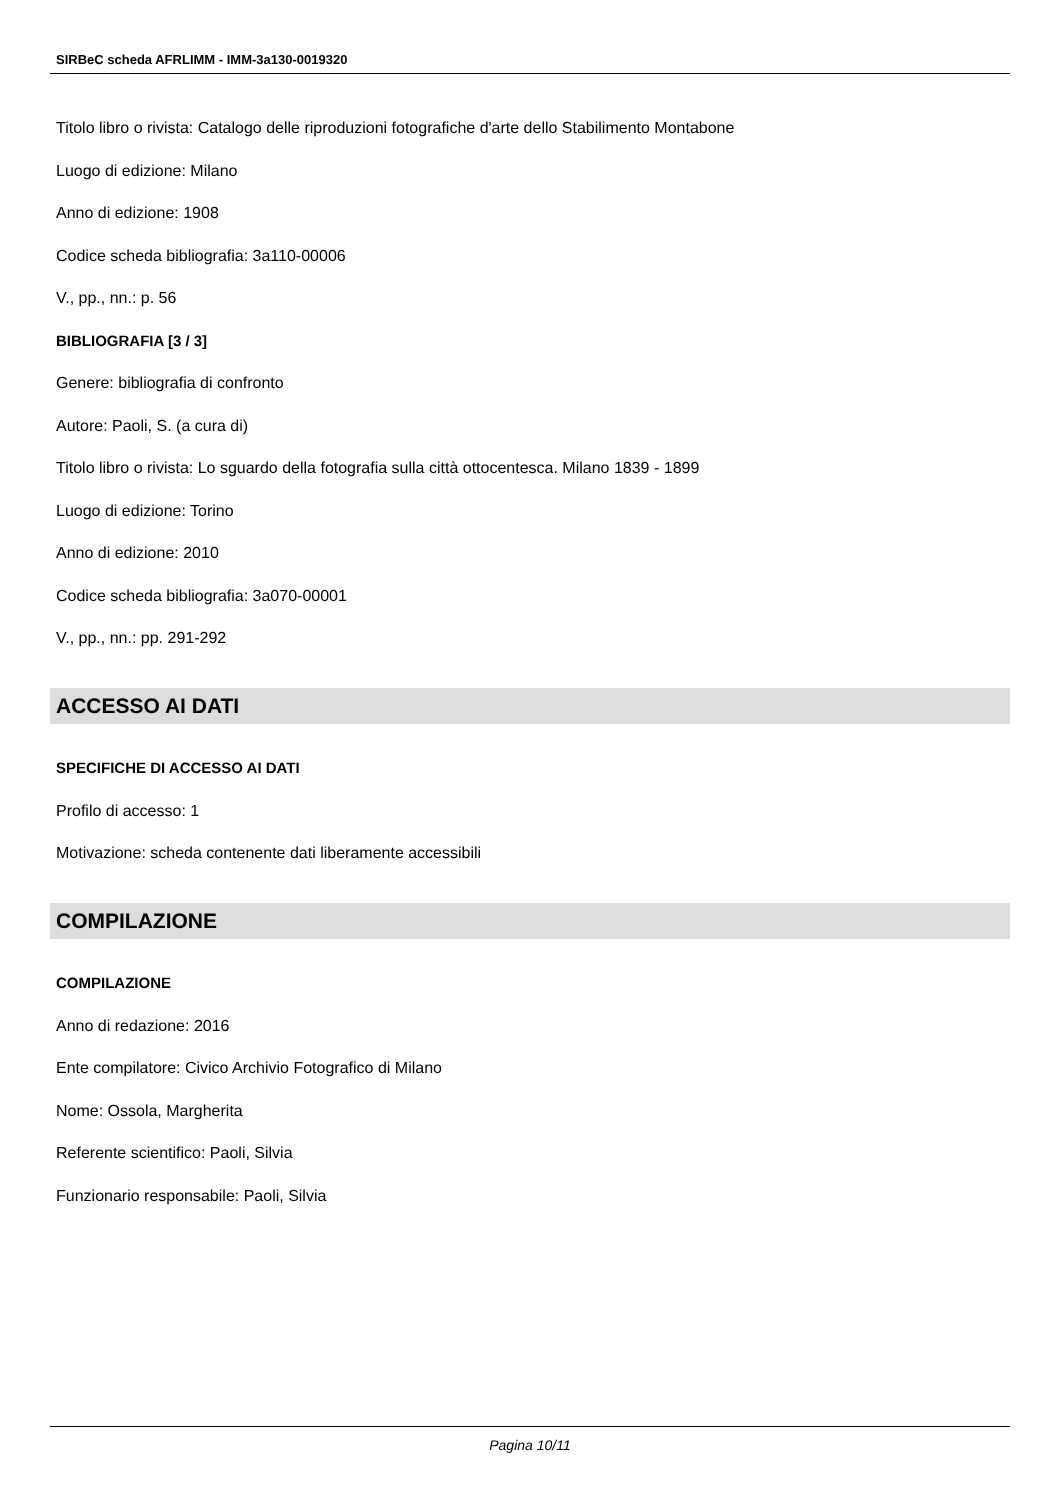SIRBeC scheda AFRLIMM - IMM-3a130-0019320
Titolo libro o rivista: Catalogo delle riproduzioni fotografiche d'arte dello Stabilimento Montabone
Luogo di edizione: Milano
Anno di edizione: 1908
Codice scheda bibliografia: 3a110-00006
V., pp., nn.: p. 56
BIBLIOGRAFIA [3 / 3]
Genere: bibliografia di confronto
Autore: Paoli, S. (a cura di)
Titolo libro o rivista: Lo sguardo della fotografia sulla città ottocentesca. Milano 1839 - 1899
Luogo di edizione: Torino
Anno di edizione: 2010
Codice scheda bibliografia: 3a070-00001
V., pp., nn.: pp. 291-292
ACCESSO AI DATI
SPECIFICHE DI ACCESSO AI DATI
Profilo di accesso: 1
Motivazione: scheda contenente dati liberamente accessibili
COMPILAZIONE
COMPILAZIONE
Anno di redazione: 2016
Ente compilatore: Civico Archivio Fotografico di Milano
Nome: Ossola, Margherita
Referente scientifico: Paoli, Silvia
Funzionario responsabile: Paoli, Silvia
Pagina 10/11